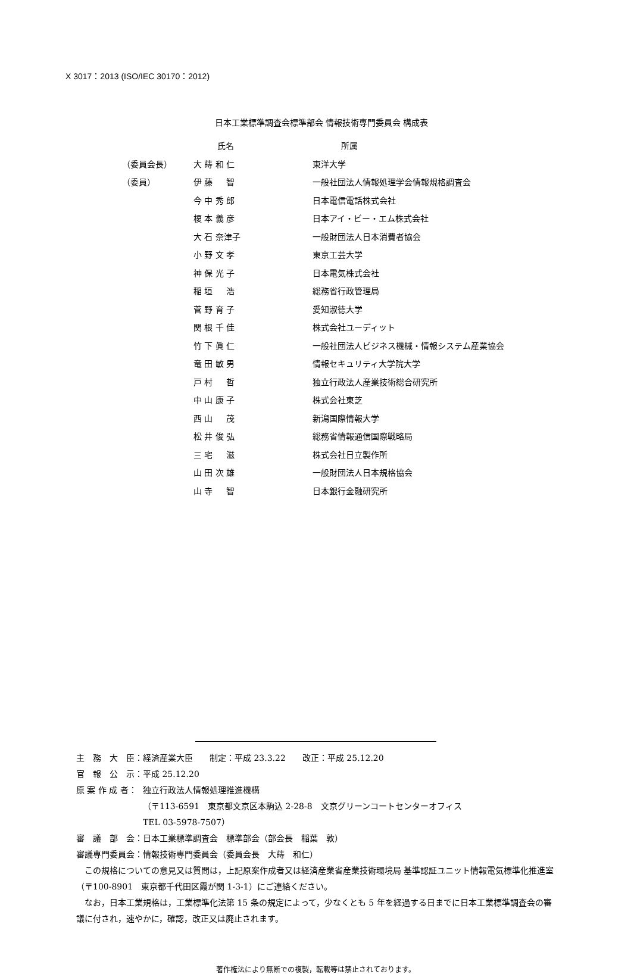X 3017：2013 (ISO/IEC 30170：2012)
日本工業標準調査会標準部会 情報技術専門委員会 構成表
| | 氏名 | 所属 |
| --- | --- | --- |
| （委員会長） | 大 蒔 和 仁 | 東洋大学 |
| （委員） | 伊 藤 智 | 一般社団法人情報処理学会情報規格調査会 |
| | 今 中 秀 郎 | 日本電信電話株式会社 |
| | 榎 本 義 彦 | 日本アイ・ビー・エム株式会社 |
| | 大 石 奈津子 | 一般財団法人日本消費者協会 |
| | 小 野 文 孝 | 東京工芸大学 |
| | 神 保 光 子 | 日本電気株式会社 |
| | 稲 垣 浩 | 総務省行政管理局 |
| | 菅 野 育 子 | 愛知淑徳大学 |
| | 関 根 千 佳 | 株式会社ユーディット |
| | 竹 下 眞 仁 | 一般社団法人ビジネス機械・情報システム産業協会 |
| | 竜 田 敏 男 | 情報セキュリティ大学院大学 |
| | 戸 村 哲 | 独立行政法人産業技術総合研究所 |
| | 中 山 康 子 | 株式会社東芝 |
| | 西 山 茂 | 新潟国際情報大学 |
| | 松 井 俊 弘 | 総務省情報通信国際戦略局 |
| | 三 宅 滋 | 株式会社日立製作所 |
| | 山 田 次 雄 | 一般財団法人日本規格協会 |
| | 山 寺 智 | 日本銀行金融研究所 |
| 主 務 大 臣： | 経済産業大臣 制定：平成 23.3.22 改正：平成 25.12.20 |
| 官 報 公 示： | 平成 25.12.20 |
| 原 案 作 成 者： | 独立行政法人情報処理推進機構 （〒113-6591 東京都文京区本駒込 2-28-8 文京グリーンコートセンターオフィス TEL 03-5978-7507） |
| 審 議 部 会： | 日本工業標準調査会 標準部会（部会長 稲葉 敦） |
| 審議専門委員会： | 情報技術専門委員会（委員会長 大蒔 和仁） |
この規格についての意見又は質問は，上記原案作成者又は経済産業省産業技術環境局 基準認証ユニット情報電気標準化推進室（〒100-8901　東京都千代田区霞が関 1-3-1）にご連絡ください。
なお，日本工業規格は，工業標準化法第 15 条の規定によって，少なくとも 5 年を経過する日までに日本工業標準調査会の審議に付され，速やかに，確認，改正又は廃止されます。
著作権法により無断での複製，転載等は禁止されております。